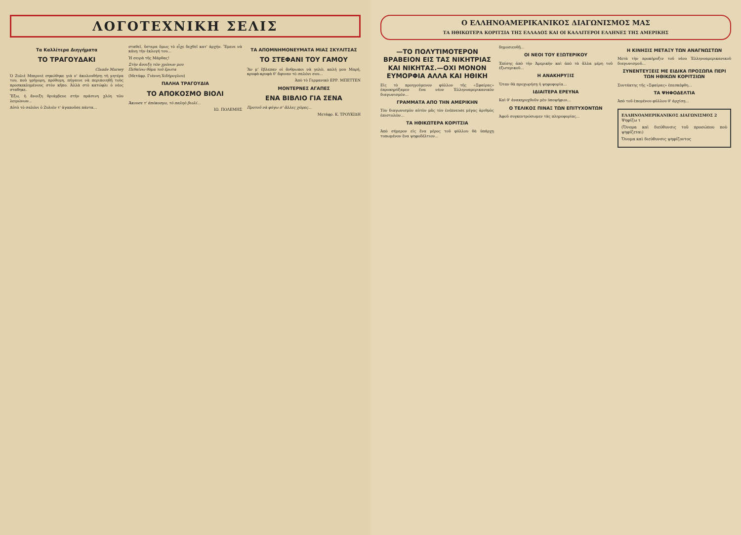ΛΟΓΟΤΕΧΝΙΚΗ ΣΕΛΙΣ
Τα Καλλίτερα Διηγήματα
ΤΟ ΤΡΑΓΟΥΔΑΚΙ
Claude Marsey
Ὁ Ζυλιὲ Μπερνιὲ σηκώθηκε γιὰ ν' ἀκολουθήσῃ τὴ μητέρα του, ποὺ γρήγορη, πρόθυμη, πήγαινε νὰ περιποιηθῇ τοὺς προσκεκλημένους στὸν κῆπο. Ἀλλὰ στὸ κατώφλι ὁ νέος σταθηκε.
Ἔξω, ἡ ἄνοιξη θριάμβευε στὴν πράσινη χλόη τῶν λειμώνων...
Αὐτὸ τὸ σαλόνι ὁ Ζυλιὲν τ' ἀγαποῦσε πάντα...
σταθεῖ, ὕστερα ὅμως τὸ εἶχε δεχθεῖ κατ' ἀρχήν. Ἔμενε νὰ κάνῃ τὴν ἐκλογή του...
Ἡ σειρὰ τῆς Μάρθας!
Στὴν ἄνοιξη τῶν χρόνων μου
Πεθαίνω θῦμα τοῦ ἔρωτα
(Μετάφρ. Γιάννη Χιδήρογλου)
ΠΑΛΗΑ ΤΡΑΓΟΥΔΙΑ
ΤΟ ΑΠΟΚΟΣΜΟ ΒΙΟΛΙ
Ἄκουσε τ' ἀπόκοσμο, τὸ παληὸ βιολί...
ΙΩ. ΠΟΛΕΜΗΣ
ΤΑ ΑΠΟΜΝΗΜΟΝΕΥΜΑΤΑ ΜΙΑΣ ΣΚΥΛΙΤΣΑΣ
ΤΟ ΣΤΕΦΑΝΙ ΤΟΥ ΓΑΜΟΥ
Ἂν μ' ἔβλεπαν οἱ ἄνθρωποι νὰ γελῶ, καλή μου Μαρή, κρυφὰ-κρυφὰ θ' ἄφιναν τὸ σαλόνι σου...
Ἀπὸ τὸ Γερμανικὸ ΕΡΡ. ΜΠΕΤΤΕΝ
ΜΟΝΤΕΡΝΕΣ ΑΓΑΠΕΣ
ΕΝΑ ΒΙΒΛΙΟ ΓΙΑ ΣΕΝΑ
Προτοῦ νὰ φύγω σ' ἄλλες χῶρες...
Μετάφρ. Κ. ΤΡΟΥΚΙΔΗ
Ο ΕΛΛΗΝΟΑΜΕΡΙΚΑΝΙΚΟΣ ΔΙΑΓΩΝΙΣΜΟΣ ΜΑΣ
ΤΑ ΗΘΙΚΩΤΕΡΑ ΚΟΡΙΤΣΙΑ ΤΗΣ ΕΛΛΑΔΟΣ ΚΑΙ ΟΙ ΚΑΛΛΙΤΕΡΟΙ ΕΛΛΗΝΕΣ ΤΗΣ ΑΜΕΡΙΚΗΣ
—ΤΟ ΠΟΛΥΤΙΜΟΤΕΡΟΝ ΒΡΑΒΕΙΟΝ ΕΙΣ ΤΑΣ ΝΙΚΗΤΡΙΑΣ ΚΑΙ ΝΙΚΗΤΑΣ.—ΟΧΙ ΜΟΝΟΝ ΕΥΜΟΡΦΙΑ ΑΛΛΑ ΚΑΙ ΗΘΙΚΗ
Εἰς τὸ προηγούμενον φύλλον τῆς «Σφαίρας» ἐπροκηρύξαμεν ἕνα νέον Ἑλληνοαμερικανικὸν διαγωνισμόν...
ΓΡΑΜΜΑΤΑ ΑΠΟ ΤΗΝ ΑΜΕΡΙΚΗΝ
Τὸν διαγωνισμὸν αὐτὸν μᾶς τὸν ἐνέπνευσε μέγας ἀριθμὸς ἐπιστολῶν...
ΤΑ ΗΘΙΚΩΤΕΡΑ ΚΟΡΙΤΣΙΑ
Ἀπὸ σήμερον εἰς ἕνα μέρος τοῦ φύλλου θὰ ὑπάρχῃ τυπωμένον ἕνα ψηφοδέλτιον...
δημοσιευθῇ...
ΟΙ ΝΕΟΙ ΤΟΥ ΕΞΩΤΕΡΙΚΟΥ
Ἐπίσης ἀπὸ τὴν Ἀμερικὴν καὶ ἀπὸ τὰ ἄλλα μέρη τοῦ ἐξωτερικοῦ...
Η ΑΝΑΚΗΡΥΞΙΣ
Ὅταν θὰ προχωρήσῃ ἡ ψηφοφορία...
ΙΔΙΑΙΤΕΡΑ ΕΡΕΥΝΑ
Καὶ θ' ἀνακηρυχθοῦν μὲν ὑποψήφιοι...
Ο ΤΕΛΙΚΟΣ ΠΙΝΑΞ ΤΩΝ ΕΠΙΤΥΧΟΝΤΩΝ
Ἀφοῦ συγκεντρώσωμεν τὰς πληροφορίας...
Η ΚΙΝΗΣΙΣ ΜΕΤΑΞΥ ΤΩΝ ΑΝΑΓΝΩΣΤΩΝ
Μετὰ τὴν προκήρυξιν τοῦ νέου Ἑλληνοαμερικανικοῦ διαγωνισμοῦ...
ΣΥΝΕΝΤΕΥΞΕΙΣ ΜΕ ΕΙΔΙΚΑ ΠΡΟΣΩΠΑ ΠΕΡΙ ΤΩΝ ΗΘΙΚΩΝ ΚΟΡΙΤΣΙΩΝ
Συντάκτης τῆς «Σφαίρας» ἐπεσκέφθη...
ΤΑ ΨΗΦΟΔΕΛΤΙΑ
Ἀπὸ τοῦ ἑπομένου φύλλου θ' ἀρχίσῃ...
ΕΛΛΗΝΟΑΜΕΡΙΚΑΝΙΚΟΣ ΔΙΑΓΩΝΙΣΜΟΣ 2
Ψηφίζω τ
(Ὄνομα καὶ διεύθυνσις τοῦ προσώπου ποὺ ψηφίζεται)
Ὄνομα καὶ διεύθυνσις ψηφίζοντος